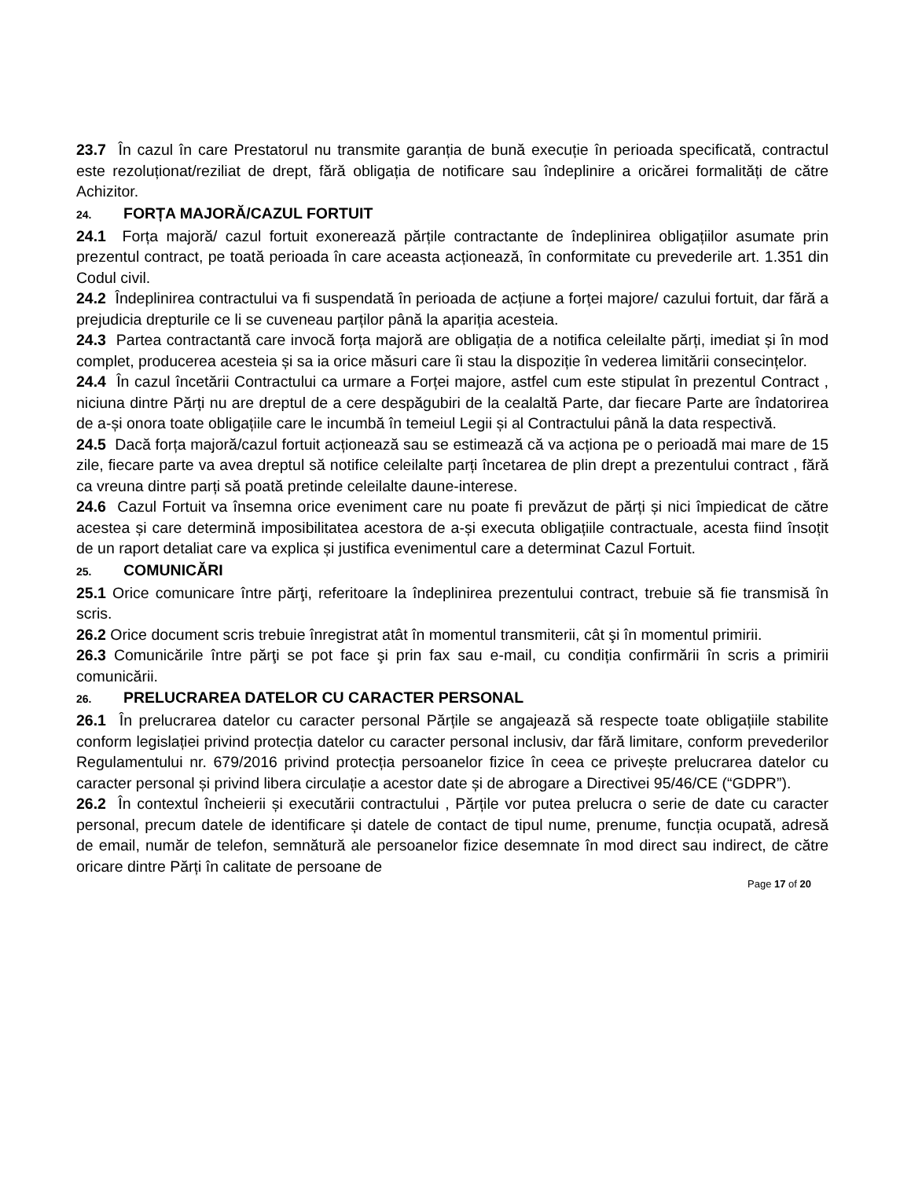23.7 În cazul în care Prestatorul nu transmite garanția de bună execuție în perioada specificată, contractul este rezoluționat/reziliat de drept, fără obligația de notificare sau îndeplinire a oricărei formalități de către Achizitor.
24. FORȚA MAJORĂ/CAZUL FORTUIT
24.1 Forța majoră/ cazul fortuit exonerează părțile contractante de îndeplinirea obligațiilor asumate prin prezentul contract, pe toată perioada în care aceasta acționează, în conformitate cu prevederile art. 1.351 din Codul civil.
24.2 Îndeplinirea contractului va fi suspendată în perioada de acțiune a forței majore/ cazului fortuit, dar fără a prejudicia drepturile ce li se cuveneau parților până la apariția acesteia.
24.3 Partea contractantă care invocă forța majoră are obligația de a notifica celeilalte părți, imediat și în mod complet, producerea acesteia și sa ia orice măsuri care îi stau la dispoziție în vederea limitării consecințelor.
24.4 În cazul încetării Contractului ca urmare a Forței majore, astfel cum este stipulat în prezentul Contract , niciuna dintre Părți nu are dreptul de a cere despăgubiri de la cealaltă Parte, dar fiecare Parte are îndatorirea de a-și onora toate obligațiile care le incumbă în temeiul Legii și al Contractului până la data respectivă.
24.5 Dacă forța majoră/cazul fortuit acționează sau se estimează că va acționa pe o perioadă mai mare de 15 zile, fiecare parte va avea dreptul să notifice celeilalte parți încetarea de plin drept a prezentului contract , fără ca vreuna dintre parți să poată pretinde celeilalte daune-interese.
24.6 Cazul Fortuit va însemna orice eveniment care nu poate fi prevăzut de părți și nici împiedicat de către acestea și care determină imposibilitatea acestora de a-și executa obligațiile contractuale, acesta fiind însoțit de un raport detaliat care va explica și justifica evenimentul care a determinat Cazul Fortuit.
25. COMUNICĂRI
25.1 Orice comunicare între părţi, referitoare la îndeplinirea prezentului contract, trebuie să fie transmisă în scris.
26.2 Orice document scris trebuie înregistrat atât în momentul transmiterii, cât şi în momentul primirii.
26.3 Comunicările între părţi se pot face şi prin fax sau e-mail, cu condiția confirmării în scris a primirii comunicării.
26. PRELUCRAREA DATELOR CU CARACTER PERSONAL
26.1 În prelucrarea datelor cu caracter personal Părțile se angajează să respecte toate obligațiile stabilite conform legislației privind protecția datelor cu caracter personal inclusiv, dar fără limitare, conform prevederilor Regulamentului nr. 679/2016 privind protecția persoanelor fizice în ceea ce privește prelucrarea datelor cu caracter personal și privind libera circulație a acestor date și de abrogare a Directivei 95/46/CE (“GDPR”).
26.2 În contextul încheierii și executării contractului , Părțile vor putea prelucra o serie de date cu caracter personal, precum datele de identificare și datele de contact de tipul nume, prenume, funcția ocupată, adresă de email, număr de telefon, semnătură ale persoanelor fizice desemnate în mod direct sau indirect, de către oricare dintre Părți în calitate de persoane de
Page 17 of 20